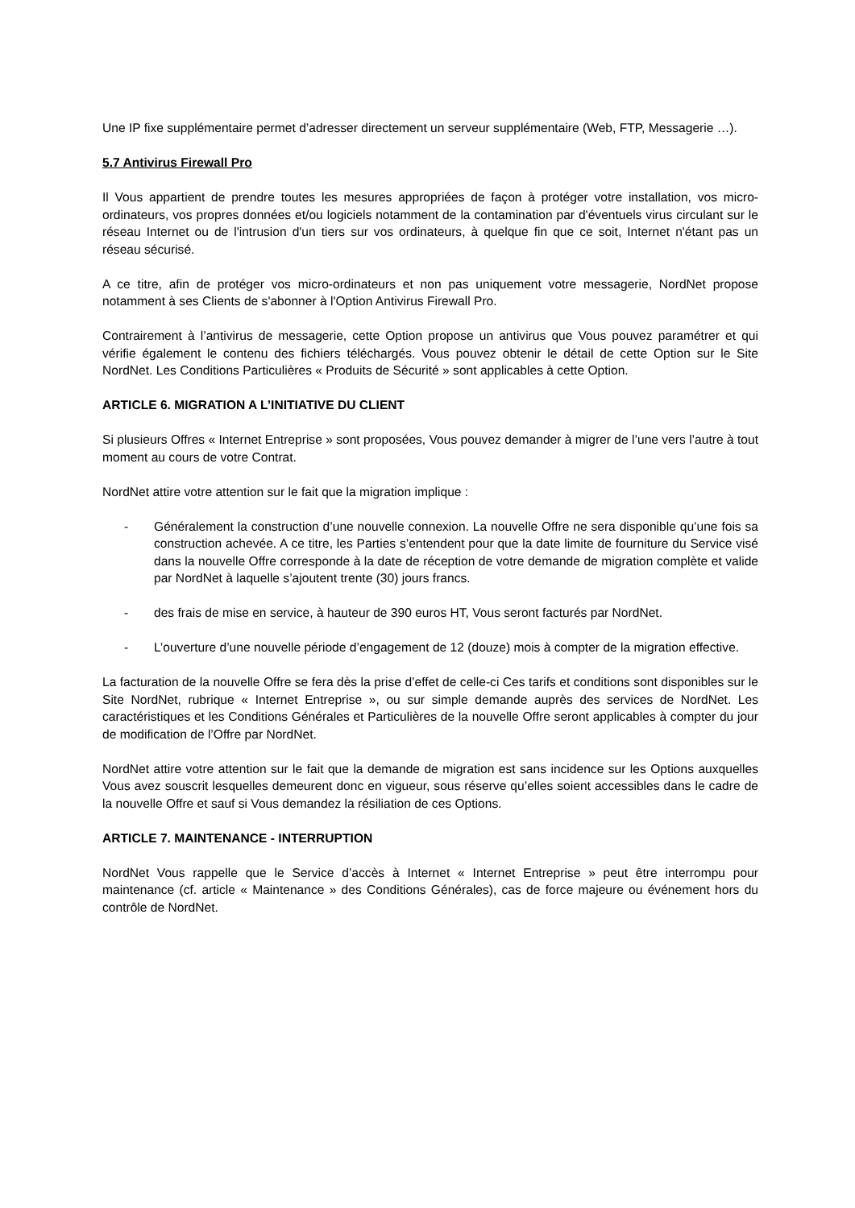Une IP fixe supplémentaire permet d’adresser directement un serveur supplémentaire (Web, FTP, Messagerie …).
5.7 Antivirus Firewall Pro
Il Vous appartient de prendre toutes les mesures appropriées de façon à protéger votre installation, vos micro-ordinateurs, vos propres données et/ou logiciels notamment de la contamination par d'éventuels virus circulant sur le réseau Internet ou de l'intrusion d'un tiers sur vos ordinateurs, à quelque fin que ce soit, Internet n'étant pas un réseau sécurisé.
A ce titre, afin de protéger vos micro-ordinateurs et non pas uniquement votre messagerie, NordNet propose notamment à ses Clients de s'abonner à l'Option Antivirus Firewall Pro.
Contrairement à l’antivirus de messagerie, cette Option propose un antivirus que Vous pouvez paramétrer et qui vérifie également le contenu des fichiers téléchargés. Vous pouvez obtenir le détail de cette Option sur le Site NordNet. Les Conditions Particulières « Produits de Sécurité » sont applicables à cette Option.
ARTICLE 6. MIGRATION A L’INITIATIVE DU CLIENT
Si plusieurs Offres « Internet Entreprise » sont proposées, Vous pouvez demander à migrer de l’une vers l’autre à tout moment au cours de votre Contrat.
NordNet attire votre attention sur le fait que la migration implique :
- Généralement la construction d’une nouvelle connexion. La nouvelle Offre ne sera disponible qu’une fois sa construction achevée. A ce titre, les Parties s’entendent pour que la date limite de fourniture du Service visé dans la nouvelle Offre corresponde à la date de réception de votre demande de migration complète et valide par NordNet à laquelle s’ajoutent trente (30) jours francs.
- des frais de mise en service, à hauteur de 390 euros HT, Vous seront facturés par NordNet.
- L’ouverture d’une nouvelle période d’engagement de 12 (douze) mois à compter de la migration effective.
La facturation de la nouvelle Offre se fera dès la prise d’effet de celle-ci Ces tarifs et conditions sont disponibles sur le Site NordNet, rubrique « Internet Entreprise », ou sur simple demande auprès des services de NordNet. Les caractéristiques et les Conditions Générales et Particulières de la nouvelle Offre seront applicables à compter du jour de modification de l’Offre par NordNet.
NordNet attire votre attention sur le fait que la demande de migration est sans incidence sur les Options auxquelles Vous avez souscrit lesquelles demeurent donc en vigueur, sous réserve qu’elles soient accessibles dans le cadre de la nouvelle Offre et sauf si Vous demandez la résiliation de ces Options.
ARTICLE 7. MAINTENANCE - INTERRUPTION
NordNet Vous rappelle que le Service d’accès à Internet « Internet Entreprise » peut être interrompu pour maintenance (cf. article « Maintenance » des Conditions Générales), cas de force majeure ou événement hors du contrôle de NordNet.